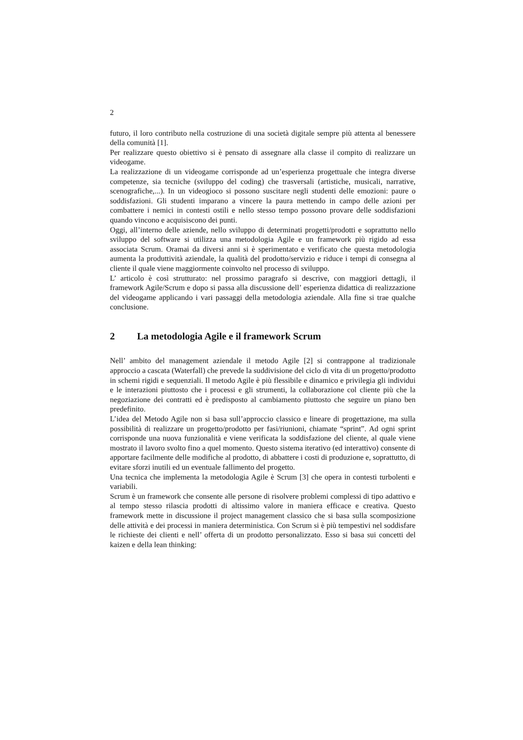2
futuro, il loro contributo nella costruzione di una società digitale sempre più attenta al benessere della comunità [1].
Per realizzare questo obiettivo si è pensato di assegnare alla classe il compito di realizzare un videogame.
La realizzazione di un videogame corrisponde ad un’esperienza progettuale che integra diverse competenze, sia tecniche (sviluppo del coding) che trasversali (artistiche, musicali, narrative, scenografiche,...). In un videogioco si possono suscitare negli studenti delle emozioni: paure o soddisfazioni. Gli studenti imparano a vincere la paura mettendo in campo delle azioni per combattere i nemici in contesti ostili e nello stesso tempo possono provare delle soddisfazioni quando vincono e acquisiscono dei punti.
Oggi, all’interno delle aziende, nello sviluppo di determinati progetti/prodotti e soprattutto nello sviluppo del software si utilizza una metodologia Agile e un framework più rigido ad essa associata Scrum. Oramai da diversi anni si è sperimentato e verificato che questa metodologia aumenta la produttività aziendale, la qualità del prodotto/servizio e riduce i tempi di consegna al cliente il quale viene maggiormente coinvolto nel processo di sviluppo.
L’ articolo è così strutturato: nel prossimo paragrafo si descrive, con maggiori dettagli, il framework Agile/Scrum e dopo si passa alla discussione dell’ esperienza didattica di realizzazione del videogame applicando i vari passaggi della metodologia aziendale. Alla fine si trae qualche conclusione.
2 La metodologia Agile e il framework Scrum
Nell’ ambito del management aziendale il metodo Agile [2] si contrappone al tradizionale approccio a cascata (Waterfall) che prevede la suddivisione del ciclo di vita di un progetto/prodotto in schemi rigidi e sequenziali. Il metodo Agile è più flessibile e dinamico e privilegia gli individui e le interazioni piuttosto che i processi e gli strumenti, la collaborazione col cliente più che la negoziazione dei contratti ed è predisposto al cambiamento piuttosto che seguire un piano ben predefinito.
L’idea del Metodo Agile non si basa sull’approccio classico e lineare di progettazione, ma sulla possibilità di realizzare un progetto/prodotto per fasi/riunioni, chiamate “sprint”. Ad ogni sprint corrisponde una nuova funzionalità e viene verificata la soddisfazione del cliente, al quale viene mostrato il lavoro svolto fino a quel momento. Questo sistema iterativo (ed interattivo) consente di apportare facilmente delle modifiche al prodotto, di abbattere i costi di produzione e, soprattutto, di evitare sforzi inutili ed un eventuale fallimento del progetto.
Una tecnica che implementa la metodologia Agile è Scrum [3] che opera in contesti turbolenti e variabili.
Scrum è un framework che consente alle persone di risolvere problemi complessi di tipo adattivo e al tempo stesso rilascia prodotti di altissimo valore in maniera efficace e creativa. Questo framework mette in discussione il project management classico che si basa sulla scomposizione delle attività e dei processi in maniera deterministica. Con Scrum si è più tempestivi nel soddisfare le richieste dei clienti e nell’ offerta di un prodotto personalizzato. Esso si basa sui concetti del kaizen e della lean thinking: